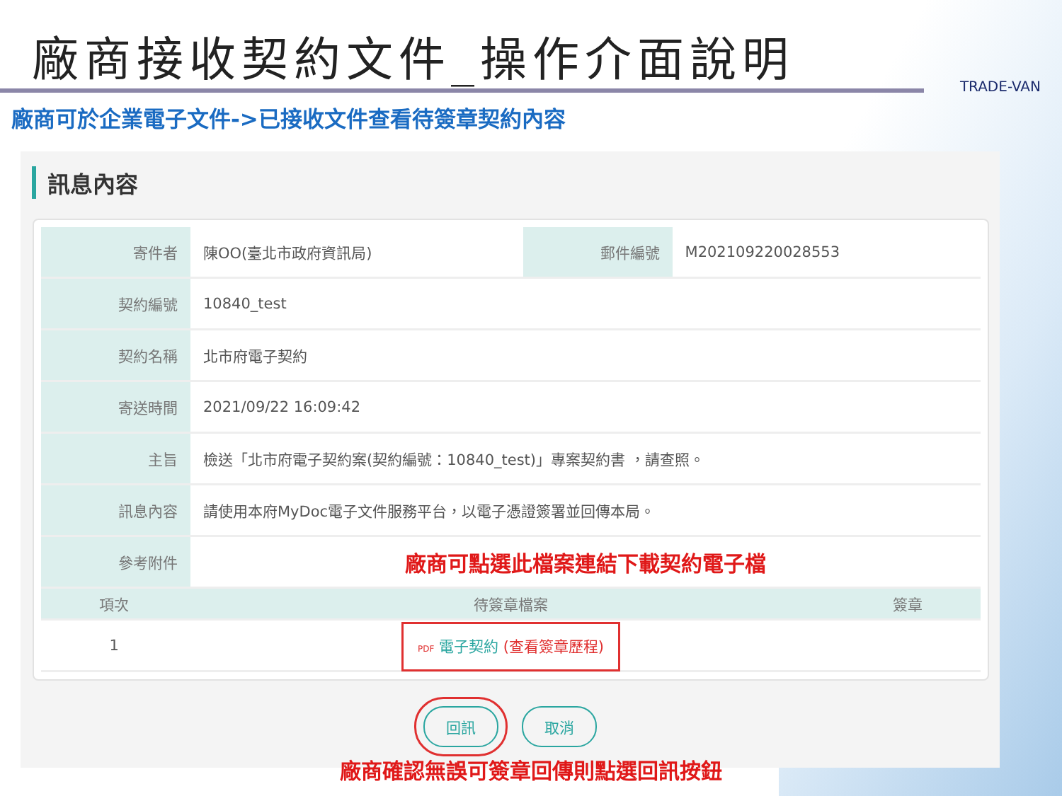廠商接收契約文件_操作介面說明
TRADE-VAN
廠商可於企業電子文件->已接收文件查看待簽章契約內容
訊息內容
| 寄件者 | 陳OO(臺北市政府資訊局) | 郵件編號 | M202109220028553 |
| 契約編號 | 10840_test | | |
| 契約名稱 | 北市府電子契約 | | |
| 寄送時間 | 2021/09/22 16:09:42 | | |
| 主旨 | 檢送「北市府電子契約案(契約編號：10840_test)」專案契約書 ，請查照。 | | |
| 訊息內容 | 請使用本府MyDoc電子文件服務平台，以電子憑證簽署並回傳本局。 | | |
| 參考附件 | 廠商可點選此檔案連結下載契約電子檔 | | |
| 項次 | 待簽章檔案 | 簽章 |
| --- | --- | --- |
| 1 | PDF 電子契約 (查看簽章歷程) | |
回訊 取消
廠商確認無誤可簽章回傳則點選回訊按鈕